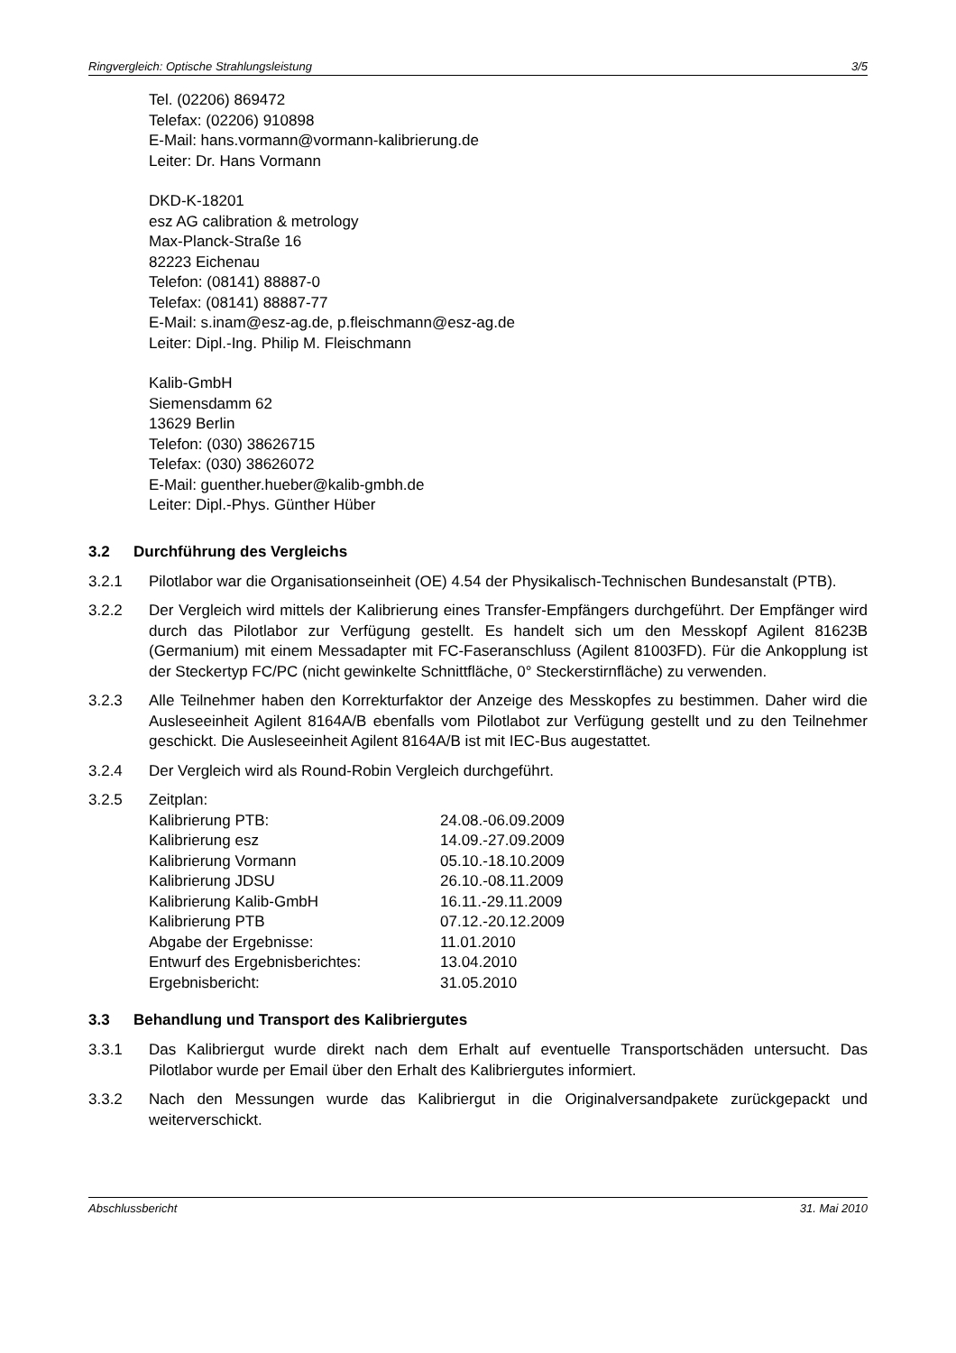Ringvergleich: Optische Strahlungsleistung 3/5
Tel. (02206) 869472
Telefax: (02206) 910898
E-Mail: hans.vormann@vormann-kalibrierung.de
Leiter: Dr. Hans Vormann
DKD-K-18201
esz AG calibration & metrology
Max-Planck-Straße 16
82223 Eichenau
Telefon: (08141) 88887-0
Telefax: (08141) 88887-77
E-Mail: s.inam@esz-ag.de, p.fleischmann@esz-ag.de
Leiter: Dipl.-Ing. Philip M. Fleischmann
Kalib-GmbH
Siemensdamm 62
13629 Berlin
Telefon: (030) 38626715
Telefax: (030) 38626072
E-Mail: guenther.hueber@kalib-gmbh.de
Leiter: Dipl.-Phys. Günther Hüber
3.2 Durchführung des Vergleichs
3.2.1 Pilotlabor war die Organisationseinheit (OE) 4.54 der Physikalisch-Technischen Bundesanstalt (PTB).
3.2.2 Der Vergleich wird mittels der Kalibrierung eines Transfer-Empfängers durchgeführt. Der Empfänger wird durch das Pilotlabor zur Verfügung gestellt. Es handelt sich um den Messkopf Agilent 81623B (Germanium) mit einem Messadapter mit FC-Faseranschluss (Agilent 81003FD). Für die Ankopplung ist der Steckertyp FC/PC (nicht gewinkelte Schnittfläche, 0° Steckerstirnfläche) zu verwenden.
3.2.3 Alle Teilnehmer haben den Korrekturfaktor der Anzeige des Messkopfes zu bestimmen. Daher wird die Ausleseeinheit Agilent 8164A/B ebenfalls vom Pilotlabot zur Verfügung gestellt und zu den Teilnehmer geschickt. Die Ausleseeinheit Agilent 8164A/B ist mit IEC-Bus augestattet.
3.2.4 Der Vergleich wird als Round-Robin Vergleich durchgeführt.
3.2.5 Zeitplan:
| Kalibrierung PTB: | 24.08.-06.09.2009 |
| Kalibrierung esz | 14.09.-27.09.2009 |
| Kalibrierung Vormann | 05.10.-18.10.2009 |
| Kalibrierung JDSU | 26.10.-08.11.2009 |
| Kalibrierung Kalib-GmbH | 16.11.-29.11.2009 |
| Kalibrierung PTB | 07.12.-20.12.2009 |
| Abgabe der Ergebnisse: | 11.01.2010 |
| Entwurf des Ergebnisberichtes: | 13.04.2010 |
| Ergebnisbericht: | 31.05.2010 |
3.3 Behandlung und Transport des Kalibriergutes
3.3.1 Das Kalibriergut wurde direkt nach dem Erhalt auf eventuelle Transportschäden untersucht. Das Pilotlabor wurde per Email über den Erhalt des Kalibriergutes informiert.
3.3.2 Nach den Messungen wurde das Kalibriergut in die Originalversandpakete zurückgepackt und weiterverschickt.
Abschlussbericht 31. Mai 2010